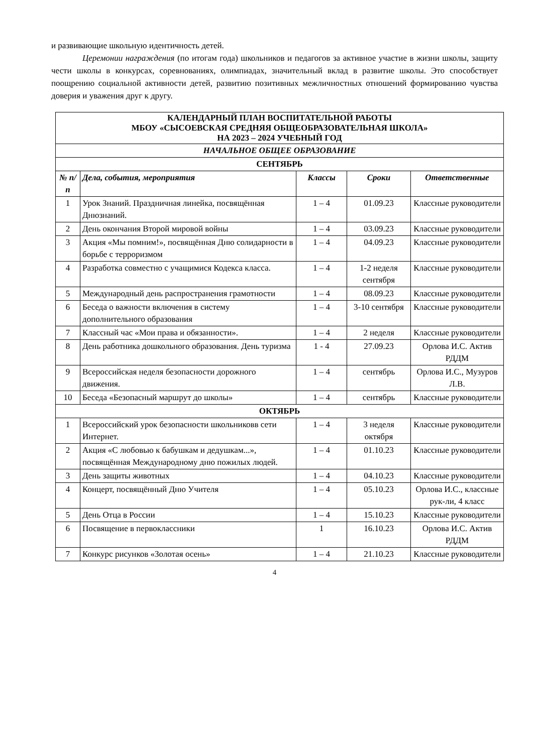и развивающие школьную идентичность детей.
Церемонии награждения (по итогам года) школьников и педагогов за активное участие в жизни школы, защиту чести школы в конкурсах, соревнованиях, олимпиадах, значительный вклад в развитие школы. Это способствует поощрению социальной активности детей, развитию позитивных межличностных отношений формированию чувства доверия и уважения друг к другу.
| КАЛЕНДАРНЫЙ ПЛАН ВОСПИТАТЕЛЬНОЙ РАБОТЫ МБОУ «СЫСОЕВСКАЯ СРЕДНЯЯ ОБЩЕОБРАЗОВАТЕЛЬНАЯ ШКОЛА» НА 2023 – 2024 УЧЕБНЫЙ ГОД | | | | |
| НАЧАЛЬНОЕ ОБЩЕЕ ОБРАЗОВАНИЕ | | | | |
| СЕНТЯБРЬ | | | | |
| № п/п | Дела, события, мероприятия | Классы | Сроки | Ответственные |
| 1 | Урок Знаний. Праздничная линейка, посвящённая Днюзнаний. | 1 – 4 | 01.09.23 | Классные руководители |
| 2 | День окончания Второй мировой войны | 1 – 4 | 03.09.23 | Классные руководители |
| 3 | Акция «Мы помним!», посвящённая Дню солидарности в борьбе с терроризмом | 1 – 4 | 04.09.23 | Классные руководители |
| 4 | Разработка совместно с учащимися Кодекса класса. | 1 – 4 | 1-2 неделя сентября | Классные руководители |
| 5 | Международный день распространения грамотности | 1 – 4 | 08.09.23 | Классные руководители |
| 6 | Беседа о важности включения в систему дополнительного образования | 1 – 4 | 3-10 сентября | Классные руководители |
| 7 | Классный час «Мои права и обязанности». | 1 – 4 | 2 неделя | Классные руководители |
| 8 | День работника дошкольного образования. День туризма | 1 - 4 | 27.09.23 | Орлова И.С. Актив РДДМ |
| 9 | Всероссийская неделя безопасности дорожного движения. | 1 – 4 | сентябрь | Орлова И.С., Музуров Л.В. |
| 10 | Беседа «Безопасный маршрут до школы» | 1 – 4 | сентябрь | Классные руководители |
| ОКТЯБРЬ | | | | |
| 1 | Всероссийский урок безопасности школьниковв сети Интернет. | 1 – 4 | 3 неделя октября | Классные руководители |
| 2 | Акция «С любовью к бабушкам и дедушкам...», посвящённая Международному дню пожилых людей. | 1 – 4 | 01.10.23 | Классные руководители |
| 3 | День защиты животных | 1 – 4 | 04.10.23 | Классные руководители |
| 4 | Концерт, посвящённый Дню Учителя | 1 – 4 | 05.10.23 | Орлова И.С., классные рук-ли, 4 класс |
| 5 | День Отца в России | 1 – 4 | 15.10.23 | Классные руководители |
| 6 | Посвящение в первоклассники | 1 | 16.10.23 | Орлова И.С. Актив РДДМ |
| 7 | Конкурс рисунков «Золотая осень» | 1 – 4 | 21.10.23 | Классные руководители |
4